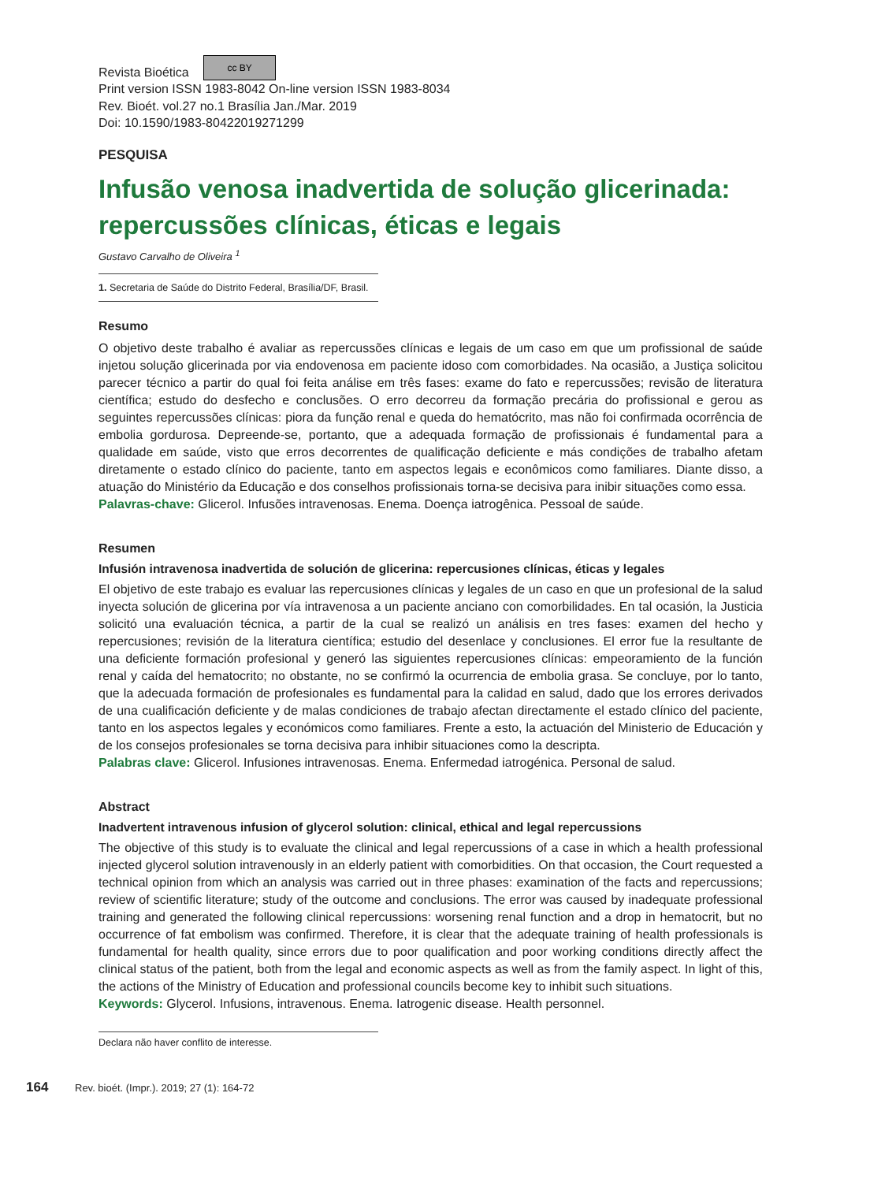Revista Bioética cc BY
Print version ISSN 1983-8042 On-line version ISSN 1983-8034
Rev. Bioét. vol.27 no.1 Brasília Jan./Mar. 2019
Doi: 10.1590/1983-80422019271299
PESQUISA
Infusão venosa inadvertida de solução glicerinada: repercussões clínicas, éticas e legais
Gustavo Carvalho de Oliveira <sup>1</sup>
1. Secretaria de Saúde do Distrito Federal, Brasília/DF, Brasil.
Resumo
O objetivo deste trabalho é avaliar as repercussões clínicas e legais de um caso em que um profissional de saúde injetou solução glicerinada por via endovenosa em paciente idoso com comorbidades. Na ocasião, a Justiça solicitou parecer técnico a partir do qual foi feita análise em três fases: exame do fato e repercussões; revisão de literatura científica; estudo do desfecho e conclusões. O erro decorreu da formação precária do profissional e gerou as seguintes repercussões clínicas: piora da função renal e queda do hematócrito, mas não foi confirmada ocorrência de embolia gordurosa. Depreende-se, portanto, que a adequada formação de profissionais é fundamental para a qualidade em saúde, visto que erros decorrentes de qualificação deficiente e más condições de trabalho afetam diretamente o estado clínico do paciente, tanto em aspectos legais e econômicos como familiares. Diante disso, a atuação do Ministério da Educação e dos conselhos profissionais torna-se decisiva para inibir situações como essa.
Palavras-chave: Glicerol. Infusões intravenosas. Enema. Doença iatrogênica. Pessoal de saúde.
Resumen
Infusión intravenosa inadvertida de solución de glicerina: repercusiones clínicas, éticas y legales
El objetivo de este trabajo es evaluar las repercusiones clínicas y legales de un caso en que un profesional de la salud inyecta solución de glicerina por vía intravenosa a un paciente anciano con comorbilidades. En tal ocasión, la Justicia solicitó una evaluación técnica, a partir de la cual se realizó un análisis en tres fases: examen del hecho y repercusiones; revisión de la literatura científica; estudio del desenlace y conclusiones. El error fue la resultante de una deficiente formación profesional y generó las siguientes repercusiones clínicas: empeoramiento de la función renal y caída del hematocrito; no obstante, no se confirmó la ocurrencia de embolia grasa. Se concluye, por lo tanto, que la adecuada formación de profesionales es fundamental para la calidad en salud, dado que los errores derivados de una cualificación deficiente y de malas condiciones de trabajo afectan directamente el estado clínico del paciente, tanto en los aspectos legales y económicos como familiares. Frente a esto, la actuación del Ministerio de Educación y de los consejos profesionales se torna decisiva para inhibir situaciones como la descripta.
Palabras clave: Glicerol. Infusiones intravenosas. Enema. Enfermedad iatrogénica. Personal de salud.
Abstract
Inadvertent intravenous infusion of glycerol solution: clinical, ethical and legal repercussions
The objective of this study is to evaluate the clinical and legal repercussions of a case in which a health professional injected glycerol solution intravenously in an elderly patient with comorbidities. On that occasion, the Court requested a technical opinion from which an analysis was carried out in three phases: examination of the facts and repercussions; review of scientific literature; study of the outcome and conclusions. The error was caused by inadequate professional training and generated the following clinical repercussions: worsening renal function and a drop in hematocrit, but no occurrence of fat embolism was confirmed. Therefore, it is clear that the adequate training of health professionals is fundamental for health quality, since errors due to poor qualification and poor working conditions directly affect the clinical status of the patient, both from the legal and economic aspects as well as from the family aspect. In light of this, the actions of the Ministry of Education and professional councils become key to inhibit such situations.
Keywords: Glycerol. Infusions, intravenous. Enema. Iatrogenic disease. Health personnel.
Declara não haver conflito de interesse.
164 Rev. bioét. (Impr.). 2019; 27 (1): 164-72